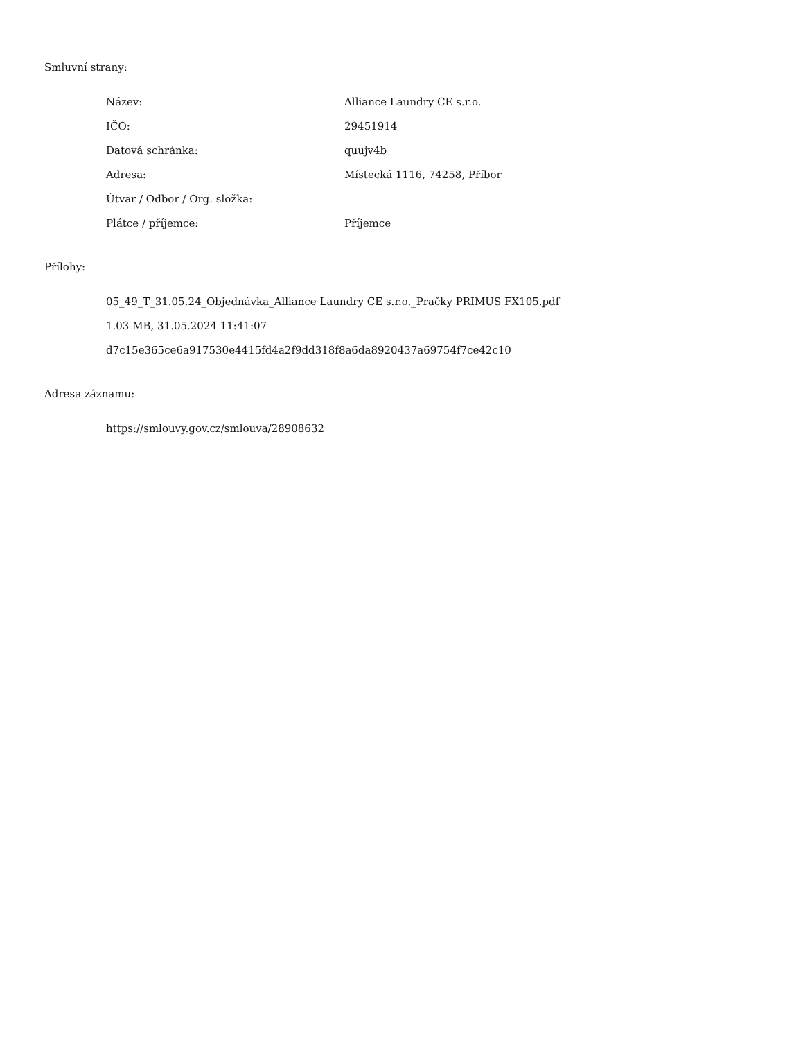Smluvní strany:
| Název: | Alliance Laundry CE s.r.o. |
| IČO: | 29451914 |
| Datová schránka: | quujv4b |
| Adresa: | Místecká 1116, 74258, Příbor |
| Útvar / Odbor / Org. složka: | |
| Plátce / příjemce: | Příjemce |
Přílohy:
05_49_T_31.05.24_Objednávka_Alliance Laundry CE s.r.o._Pračky PRIMUS FX105.pdf
1.03 MB, 31.05.2024 11:41:07
d7c15e365ce6a917530e4415fd4a2f9dd318f8a6da8920437a69754f7ce42c10
Adresa záznamu:
https://smlouvy.gov.cz/smlouva/28908632